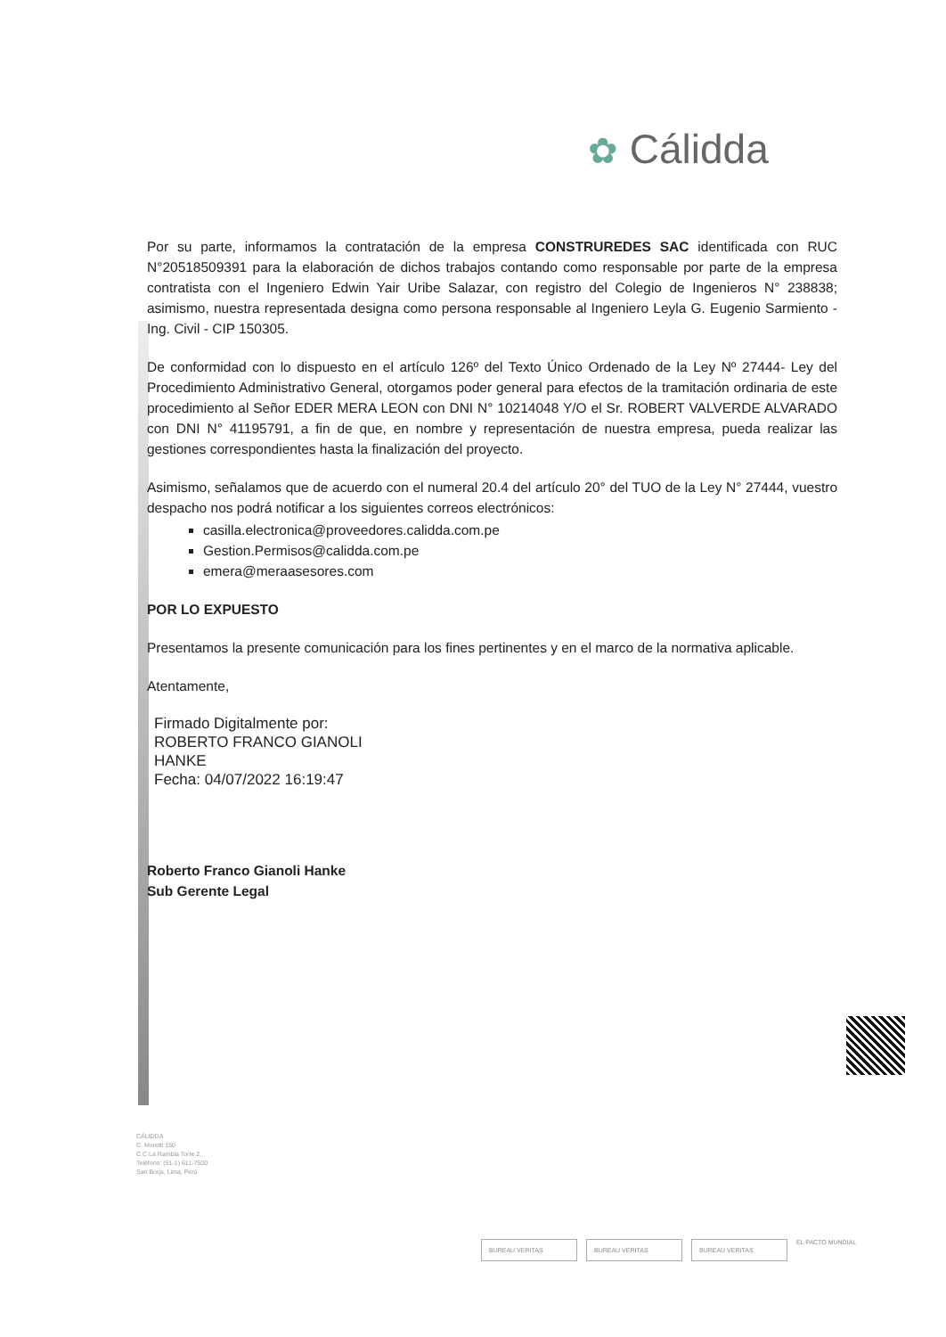✿ Cálidda
Por su parte, informamos la contratación de la empresa CONSTRUREDES SAC identificada con RUC N°20518509391 para la elaboración de dichos trabajos contando como responsable por parte de la empresa contratista con el Ingeniero Edwin Yair Uribe Salazar, con registro del Colegio de Ingenieros N° 238838; asimismo, nuestra representada designa como persona responsable al Ingeniero Leyla G. Eugenio Sarmiento - Ing. Civil - CIP 150305.
De conformidad con lo dispuesto en el artículo 126º del Texto Único Ordenado de la Ley Nº 27444- Ley del Procedimiento Administrativo General, otorgamos poder general para efectos de la tramitación ordinaria de este procedimiento al Señor EDER MERA LEON con DNI N° 10214048 Y/O el Sr. ROBERT VALVERDE ALVARADO con DNI N° 41195791, a fin de que, en nombre y representación de nuestra empresa, pueda realizar las gestiones correspondientes hasta la finalización del proyecto.
Asimismo, señalamos que de acuerdo con el numeral 20.4 del artículo 20° del TUO de la Ley N° 27444, vuestro despacho nos podrá notificar a los siguientes correos electrónicos:
casilla.electronica@proveedores.calidda.com.pe
Gestion.Permisos@calidda.com.pe
emera@meraasesores.com
POR LO EXPUESTO
Presentamos la presente comunicación para los fines pertinentes y en el marco de la normativa aplicable.
Atentamente,
Firmado Digitalmente por:
ROBERTO FRANCO GIANOLI
HANKE
Fecha: 04/07/2022 16:19:47
Roberto Franco Gianoli Hanke
Sub Gerente Legal
CÁLIDDA
C. Moretti 150
C.C La Rambla Torre 2,
Teléfono: (51-1) 611-7500
San Borja, Lima, Perú
BUREAU VERITAS BUREAU VERITAS BUREAU VERITAS
EL PACTO MUNDIAL